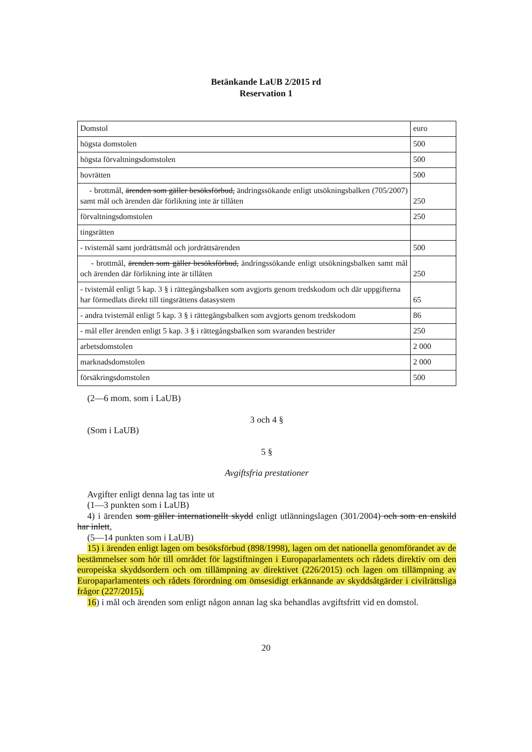Betänkande LaUB 2/2015 rd
Reservation 1
| Domstol | euro |
| högsta domstolen | 500 |
| högsta förvaltningsdomstolen | 500 |
| hovrätten | 500 |
| - brottmål, ärenden som gäller besöksförbud, ändringssökande enligt utsökningsbalken (705/2007) samt mål och ärenden där förlikning inte är tillåten | 250 |
| förvaltningsdomstolen | 250 |
| tingsrätten | |
| - tvistemål samt jordrättsmål och jordrättsärenden | 500 |
| - brottmål, ärenden som gäller besöksförbud, ändringssökande enligt utsökningsbalken samt mål och ärenden där förlikning inte är tillåten | 250 |
| - tvistemål enligt 5 kap. 3 § i rättegångsbalken som avgjorts genom tredskodom och där uppgifterna har förmedlats direkt till tingsrättens datasystem | 65 |
| - andra tvistemål enligt 5 kap. 3 § i rättegångsbalken som avgjorts genom tredskodom | 86 |
| - mål eller ärenden enligt 5 kap. 3 § i rättegångsbalken som svaranden bestrider | 250 |
| arbetsdomstolen | 2 000 |
| marknadsdomstolen | 2 000 |
| försäkringsdomstolen | 500 |
(2—6 mom. som i LaUB)
3 och 4 §
(Som i LaUB)
5 §
Avgiftsfria prestationer
Avgifter enligt denna lag tas inte ut
(1—3 punkten som i LaUB)
4) i ärenden som gäller internationellt skydd enligt utlänningslagen (301/2004) och som en enskild har inlett,
(5—14 punkten som i LaUB)
15) i ärenden enligt lagen om besöksförbud (898/1998), lagen om det nationella genomförandet av de bestämmelser som hör till området för lagstiftningen i Europaparlamentets och rådets direktiv om den europeiska skyddsordern och om tillämpning av direktivet (226/2015) och lagen om tillämpning av Europaparlamentets och rådets förordning om ömsesidigt erkännande av skyddsåtgärder i civilrättsliga frågor (227/2015),
16) i mål och ärenden som enligt någon annan lag ska behandlas avgiftsfritt vid en domstol.
20